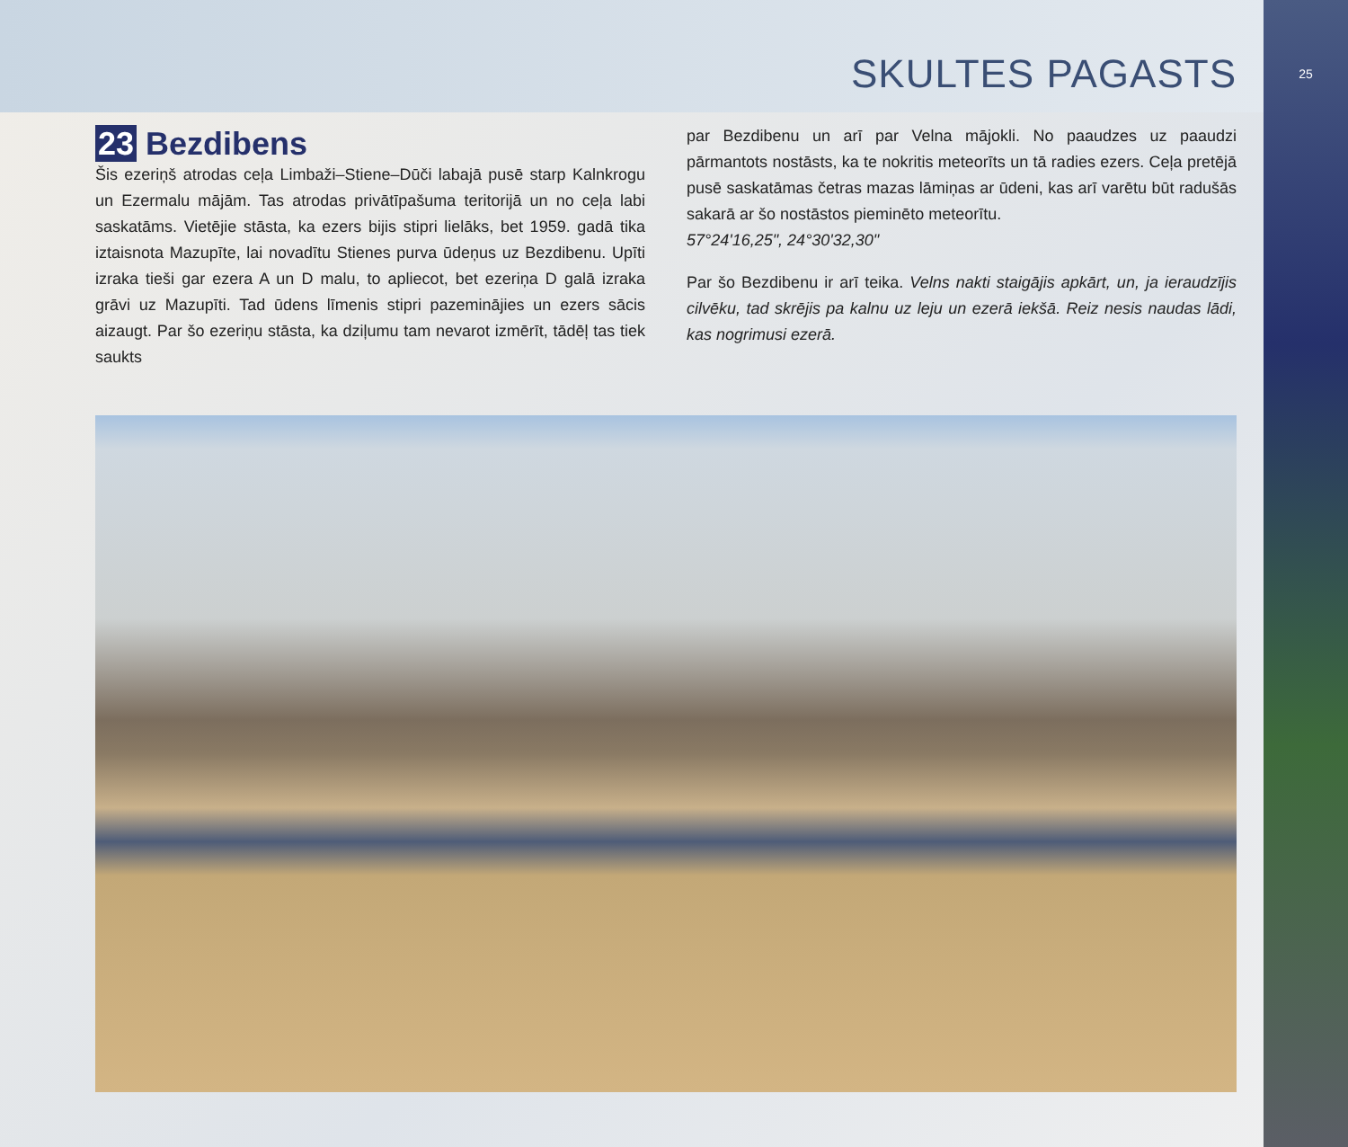SKULTES PAGASTS
25
23 Bezdibens
Šis ezeriņš atrodas ceļa Limbaži–Stiene–Dūči labajā pusē starp Kalnkrogu un Ezermalu mājām. Tas atrodas privātīpašuma teritorijā un no ceļa labi saskatāms. Vietējie stāsta, ka ezers bijis stipri lielāks, bet 1959. gadā tika iztaisnota Mazupīte, lai novadītu Stienes purva ūdeņus uz Bezdibenu. Upīti izraka tieši gar ezera A un D malu, to apliecot, bet ezeriņa D galā izraka grāvi uz Mazupīti. Tad ūdens līmenis stipri pazeminājies un ezers sācis aizaugt. Par šo ezeriņu stāsta, ka dziļumu tam nevarot izmērīt, tādēļ tas tiek saukts
par Bezdibenu un arī par Velna mājokli. No paaudzes uz paaudzi pārmantots nostāsts, ka te nokritis meteorīts un tā radies ezers. Ceļa pretējā pusē saskatāmas četras mazas lāmiņas ar ūdeni, kas arī varētu būt radušās sakarā ar šo nostāstos pieminēto meteorītu.
57°24'16,25", 24°30'32,30"
Par šo Bezdibenu ir arī teika. Velns nakti staigājis apkārt, un, ja ieraudzījis cilvēku, tad skrējis pa kalnu uz leju un ezerā iekšā. Reiz nesis naudas lādi, kas nogrimusi ezerā.